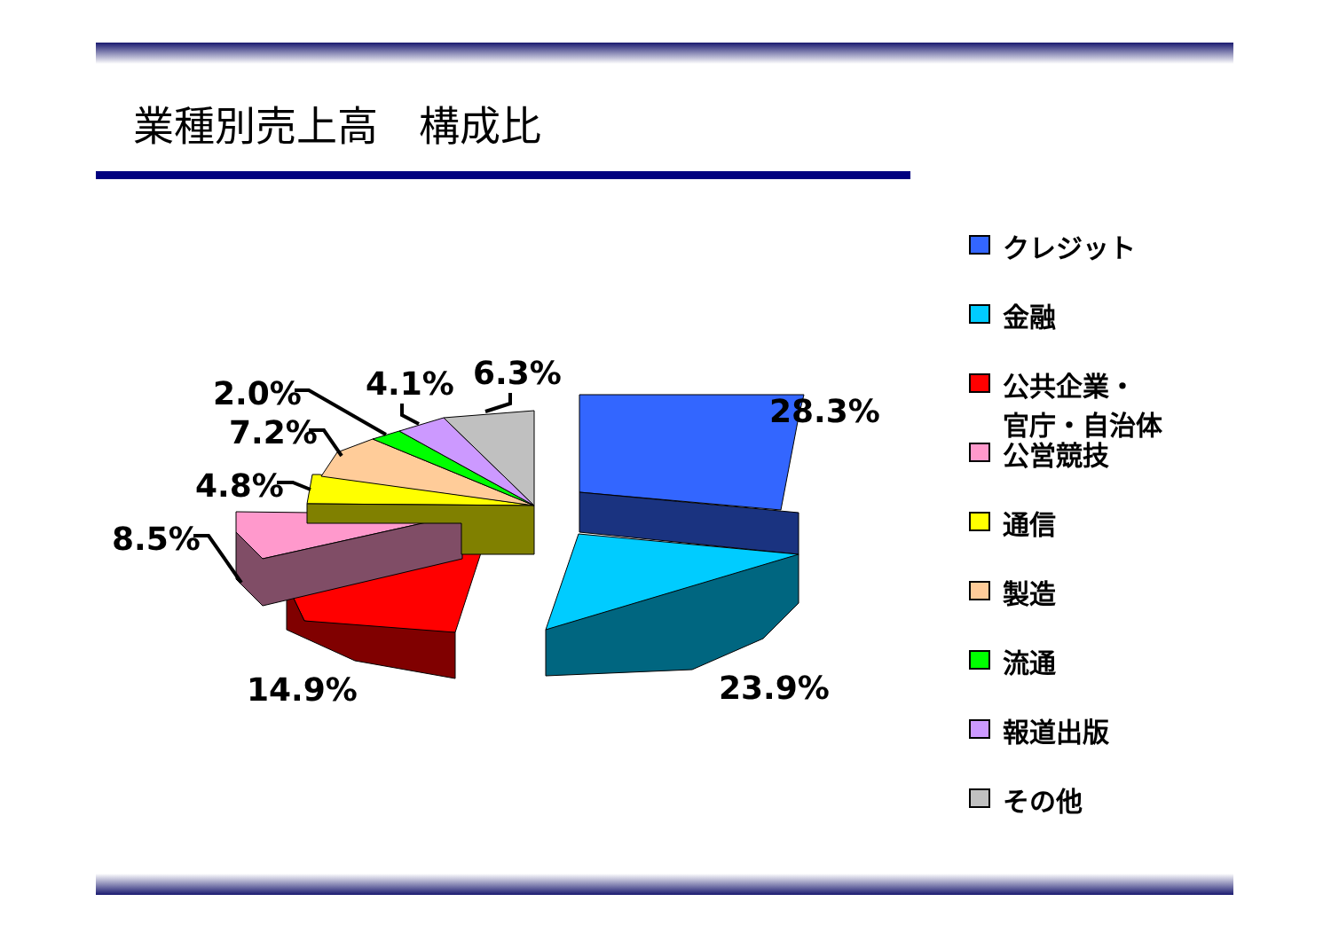業種別売上高　構成比
2.0%
4.1%
6.3%
28.3%
7.2%
4.8%
8.5%
14.9%
23.9%
クレジット
金融
公共企業・
官庁・自治体
公営競技
通信
製造
流通
報道出版
その他